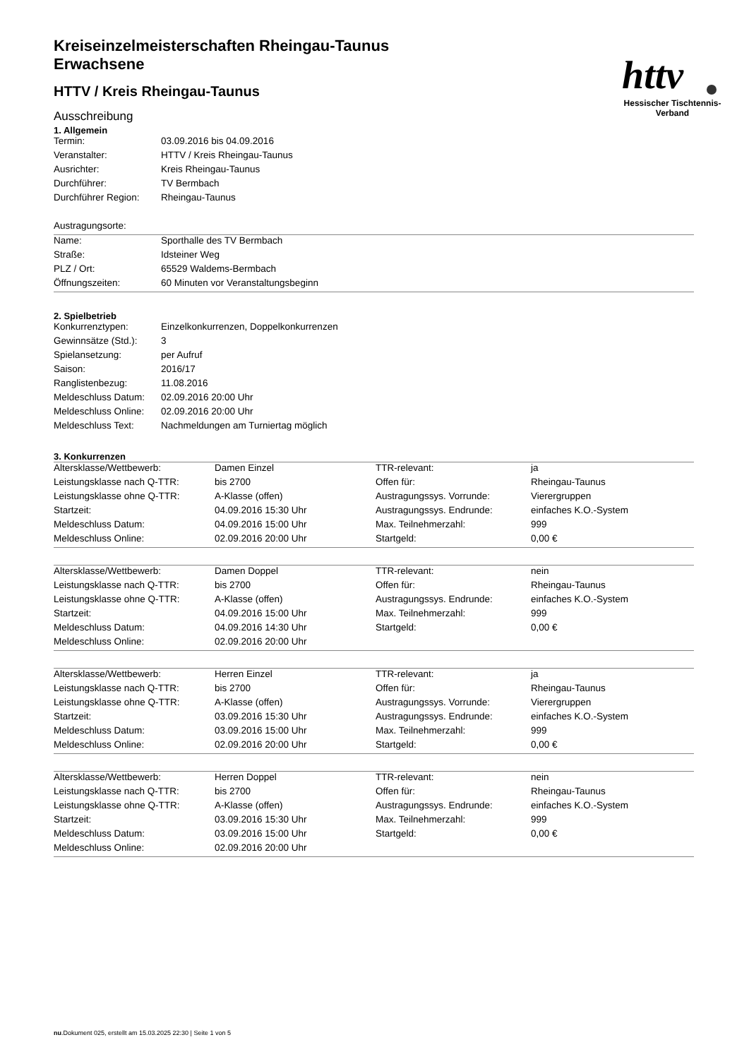httv
Hessischer Tischtennis-Verband
Kreiseinzelmeisterschaften Rheingau-Taunus Erwachsene
HTTV / Kreis Rheingau-Taunus
Ausschreibung
1. Allgemein
| Termin: | 03.09.2016 bis 04.09.2016 |
| Veranstalter: | HTTV / Kreis Rheingau-Taunus |
| Ausrichter: | Kreis Rheingau-Taunus |
| Durchführer: | TV Bermbach |
| Durchführer Region: | Rheingau-Taunus |
| Austragungsorte: | |
| Name: | Sporthalle des TV Bermbach |
| Straße: | Idsteiner Weg |
| PLZ / Ort: | 65529 Waldems-Bermbach |
| Öffnungszeiten: | 60 Minuten vor Veranstaltungsbeginn |
2. Spielbetrieb
| Konkurrenztypen: | Einzelkonkurrenzen, Doppelkonkurrenzen |
| Gewinnsätze (Std.): | 3 |
| Spielansetzung: | per Aufruf |
| Saison: | 2016/17 |
| Ranglistenbezug: | 11.08.2016 |
| Meldeschluss Datum: | 02.09.2016 20:00 Uhr |
| Meldeschluss Online: | 02.09.2016 20:00 Uhr |
| Meldeschluss Text: | Nachmeldungen am Turniertag möglich |
3. Konkurrenzen
| Altersklasse/Wettbewerb: | Damen Einzel | TTR-relevant: | ja |
| Leistungsklasse nach Q-TTR: | bis 2700 | Offen für: | Rheingau-Taunus |
| Leistungsklasse ohne Q-TTR: | A-Klasse (offen) | Austragungssys. Vorrunde: | Vierergruppen |
| Startzeit: | 04.09.2016 15:30 Uhr | Austragungssys. Endrunde: | einfaches K.O.-System |
| Meldeschluss Datum: | 04.09.2016 15:00 Uhr | Max. Teilnehmerzahl: | 999 |
| Meldeschluss Online: | 02.09.2016 20:00 Uhr | Startgeld: | 0,00 € |
| Altersklasse/Wettbewerb: | Damen Doppel | TTR-relevant: | nein |
| Leistungsklasse nach Q-TTR: | bis 2700 | Offen für: | Rheingau-Taunus |
| Leistungsklasse ohne Q-TTR: | A-Klasse (offen) | Austragungssys. Endrunde: | einfaches K.O.-System |
| Startzeit: | 04.09.2016 15:00 Uhr | Max. Teilnehmerzahl: | 999 |
| Meldeschluss Datum: | 04.09.2016 14:30 Uhr | Startgeld: | 0,00 € |
| Meldeschluss Online: | 02.09.2016 20:00 Uhr | | |
| Altersklasse/Wettbewerb: | Herren Einzel | TTR-relevant: | ja |
| Leistungsklasse nach Q-TTR: | bis 2700 | Offen für: | Rheingau-Taunus |
| Leistungsklasse ohne Q-TTR: | A-Klasse (offen) | Austragungssys. Vorrunde: | Vierergruppen |
| Startzeit: | 03.09.2016 15:30 Uhr | Austragungssys. Endrunde: | einfaches K.O.-System |
| Meldeschluss Datum: | 03.09.2016 15:00 Uhr | Max. Teilnehmerzahl: | 999 |
| Meldeschluss Online: | 02.09.2016 20:00 Uhr | Startgeld: | 0,00 € |
| Altersklasse/Wettbewerb: | Herren Doppel | TTR-relevant: | nein |
| Leistungsklasse nach Q-TTR: | bis 2700 | Offen für: | Rheingau-Taunus |
| Leistungsklasse ohne Q-TTR: | A-Klasse (offen) | Austragungssys. Endrunde: | einfaches K.O.-System |
| Startzeit: | 03.09.2016 15:30 Uhr | Max. Teilnehmerzahl: | 999 |
| Meldeschluss Datum: | 03.09.2016 15:00 Uhr | Startgeld: | 0,00 € |
| Meldeschluss Online: | 02.09.2016 20:00 Uhr | | |
nu.Dokument 025, erstellt am 15.03.2025 22:30 | Seite 1 von 5